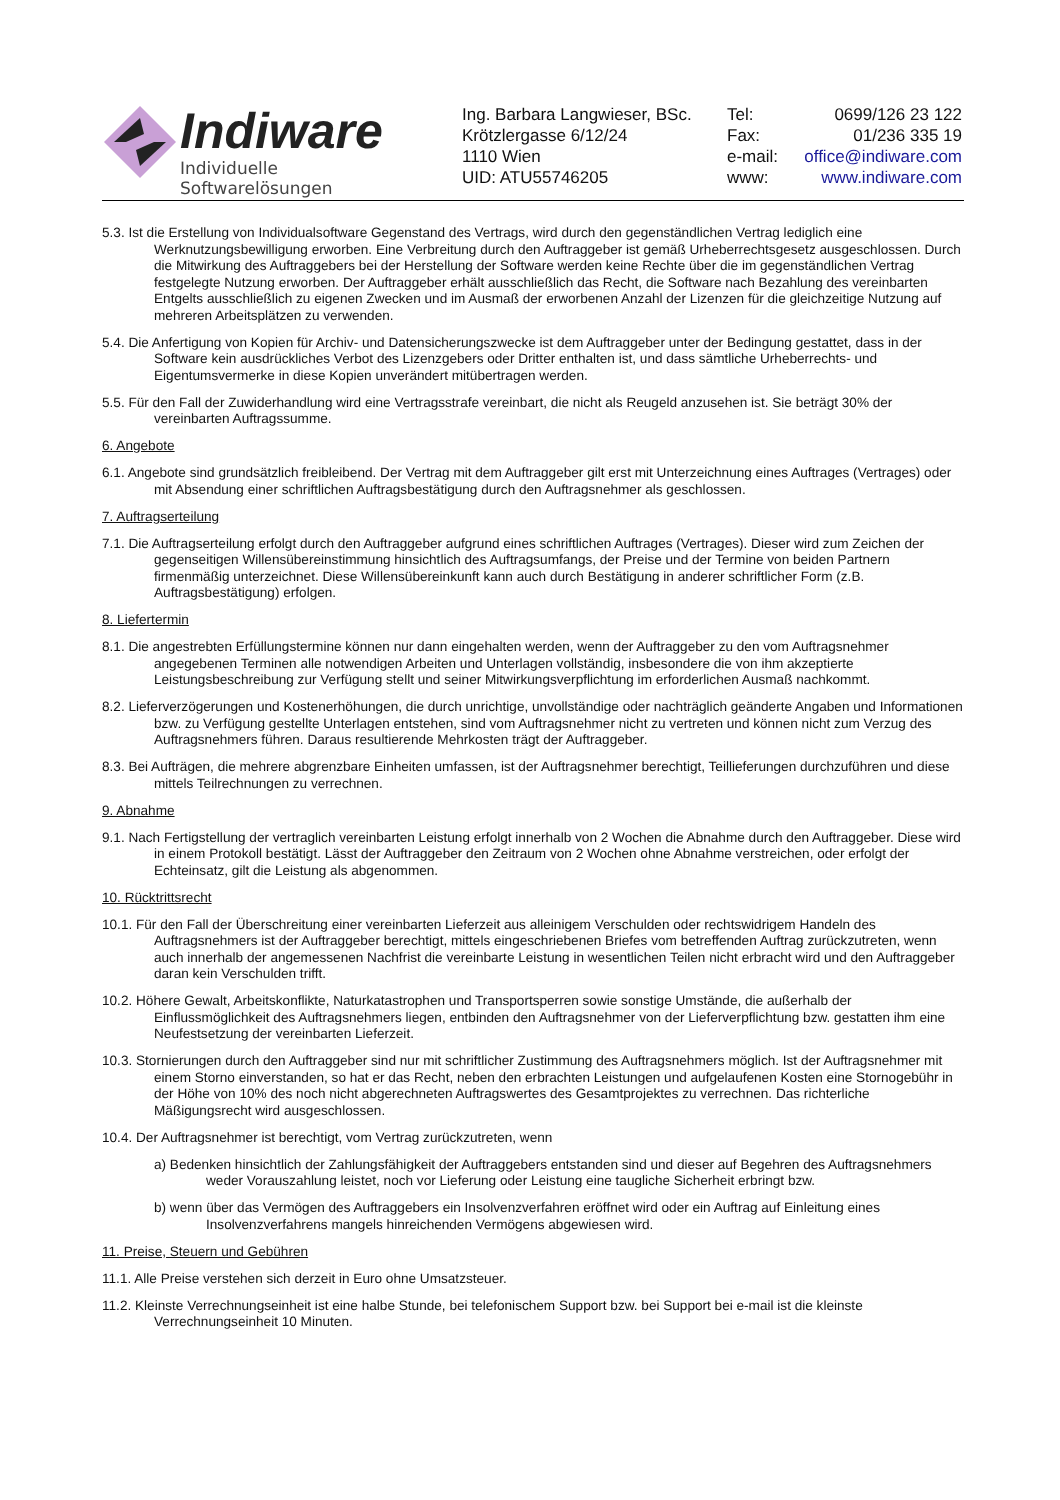Indiware
Individuelle Softwarelösungen
Ing. Barbara Langwieser, BSc.
Krötzlergasse 6/12/24
1110 Wien
UID: ATU55746205
Tel: 0699/126 23 122
Fax: 01/236 335 19
e-mail: office@indiware.com
www: www.indiware.com
5.3. Ist die Erstellung von Individualsoftware Gegenstand des Vertrags, wird durch den gegenständlichen Vertrag lediglich eine Werknutzungsbewilligung erworben. Eine Verbreitung durch den Auftraggeber ist gemäß Urheberrechtsgesetz ausgeschlossen. Durch die Mitwirkung des Auftraggebers bei der Herstellung der Software werden keine Rechte über die im gegenständlichen Vertrag festgelegte Nutzung erworben. Der Auftraggeber erhält ausschließlich das Recht, die Software nach Bezahlung des vereinbarten Entgelts ausschließlich zu eigenen Zwecken und im Ausmaß der erworbenen Anzahl der Lizenzen für die gleichzeitige Nutzung auf mehreren Arbeitsplätzen zu verwenden.
5.4. Die Anfertigung von Kopien für Archiv- und Datensicherungszwecke ist dem Auftraggeber unter der Bedingung gestattet, dass in der Software kein ausdrückliches Verbot des Lizenzgebers oder Dritter enthalten ist, und dass sämtliche Urheberrechts- und Eigentumsvermerke in diese Kopien unverändert mitübertragen werden.
5.5. Für den Fall der Zuwiderhandlung wird eine Vertragsstrafe vereinbart, die nicht als Reugeld anzusehen ist. Sie beträgt 30% der vereinbarten Auftragssumme.
6. Angebote
6.1. Angebote sind grundsätzlich freibleibend. Der Vertrag mit dem Auftraggeber gilt erst mit Unterzeichnung eines Auftrages (Vertrages) oder mit Absendung einer schriftlichen Auftragsbestätigung durch den Auftragsnehmer als geschlossen.
7. Auftragserteilung
7.1. Die Auftragserteilung erfolgt durch den Auftraggeber aufgrund eines schriftlichen Auftrages (Vertrages). Dieser wird zum Zeichen der gegenseitigen Willensübereinstimmung hinsichtlich des Auftragsumfangs, der Preise und der Termine von beiden Partnern firmenmäßig unterzeichnet. Diese Willensübereinkunft kann auch durch Bestätigung in anderer schriftlicher Form (z.B. Auftragsbestätigung) erfolgen.
8. Liefertermin
8.1. Die angestrebten Erfüllungstermine können nur dann eingehalten werden, wenn der Auftraggeber zu den vom Auftragsnehmer angegebenen Terminen alle notwendigen Arbeiten und Unterlagen vollständig, insbesondere die von ihm akzeptierte Leistungsbeschreibung zur Verfügung stellt und seiner Mitwirkungsverpflichtung im erforderlichen Ausmaß nachkommt.
8.2. Lieferverzögerungen und Kostenerhöhungen, die durch unrichtige, unvollständige oder nachträglich geänderte Angaben und Informationen bzw. zu Verfügung gestellte Unterlagen entstehen, sind vom Auftragsnehmer nicht zu vertreten und können nicht zum Verzug des Auftragsnehmers führen. Daraus resultierende Mehrkosten trägt der Auftraggeber.
8.3. Bei Aufträgen, die mehrere abgrenzbare Einheiten umfassen, ist der Auftragsnehmer berechtigt, Teillieferungen durchzuführen und diese mittels Teilrechnungen zu verrechnen.
9. Abnahme
9.1. Nach Fertigstellung der vertraglich vereinbarten Leistung erfolgt innerhalb von 2 Wochen die Abnahme durch den Auftraggeber. Diese wird in einem Protokoll bestätigt. Lässt der Auftraggeber den Zeitraum von 2 Wochen ohne Abnahme verstreichen, oder erfolgt der Echteinsatz, gilt die Leistung als abgenommen.
10. Rücktrittsrecht
10.1. Für den Fall der Überschreitung einer vereinbarten Lieferzeit aus alleinigem Verschulden oder rechtswidrigem Handeln des Auftragsnehmers ist der Auftraggeber berechtigt, mittels eingeschriebenen Briefes vom betreffenden Auftrag zurückzutreten, wenn auch innerhalb der angemessenen Nachfrist die vereinbarte Leistung in wesentlichen Teilen nicht erbracht wird und den Auftraggeber daran kein Verschulden trifft.
10.2. Höhere Gewalt, Arbeitskonflikte, Naturkatastrophen und Transportsperren sowie sonstige Umstände, die außerhalb der Einflussmöglichkeit des Auftragsnehmers liegen, entbinden den Auftragsnehmer von der Lieferverpflichtung bzw. gestatten ihm eine Neufestsetzung der vereinbarten Lieferzeit.
10.3. Stornierungen durch den Auftraggeber sind nur mit schriftlicher Zustimmung des Auftragsnehmers möglich. Ist der Auftragsnehmer mit einem Storno einverstanden, so hat er das Recht, neben den erbrachten Leistungen und aufgelaufenen Kosten eine Stornogebühr in der Höhe von 10% des noch nicht abgerechneten Auftragswertes des Gesamtprojektes zu verrechnen. Das richterliche Mäßigungsrecht wird ausgeschlossen.
10.4. Der Auftragsnehmer ist berechtigt, vom Vertrag zurückzutreten, wenn
a) Bedenken hinsichtlich der Zahlungsfähigkeit der Auftraggebers entstanden sind und dieser auf Begehren des Auftragsnehmers weder Vorauszahlung leistet, noch vor Lieferung oder Leistung eine taugliche Sicherheit erbringt bzw.
b) wenn über das Vermögen des Auftraggebers ein Insolvenzverfahren eröffnet wird oder ein Auftrag auf Einleitung eines Insolvenzverfahrens mangels hinreichenden Vermögens abgewiesen wird.
11. Preise, Steuern und Gebühren
11.1. Alle Preise verstehen sich derzeit in Euro ohne Umsatzsteuer.
11.2. Kleinste Verrechnungseinheit ist eine halbe Stunde, bei telefonischem Support bzw. bei Support bei e-mail ist die kleinste Verrechnungseinheit 10 Minuten.